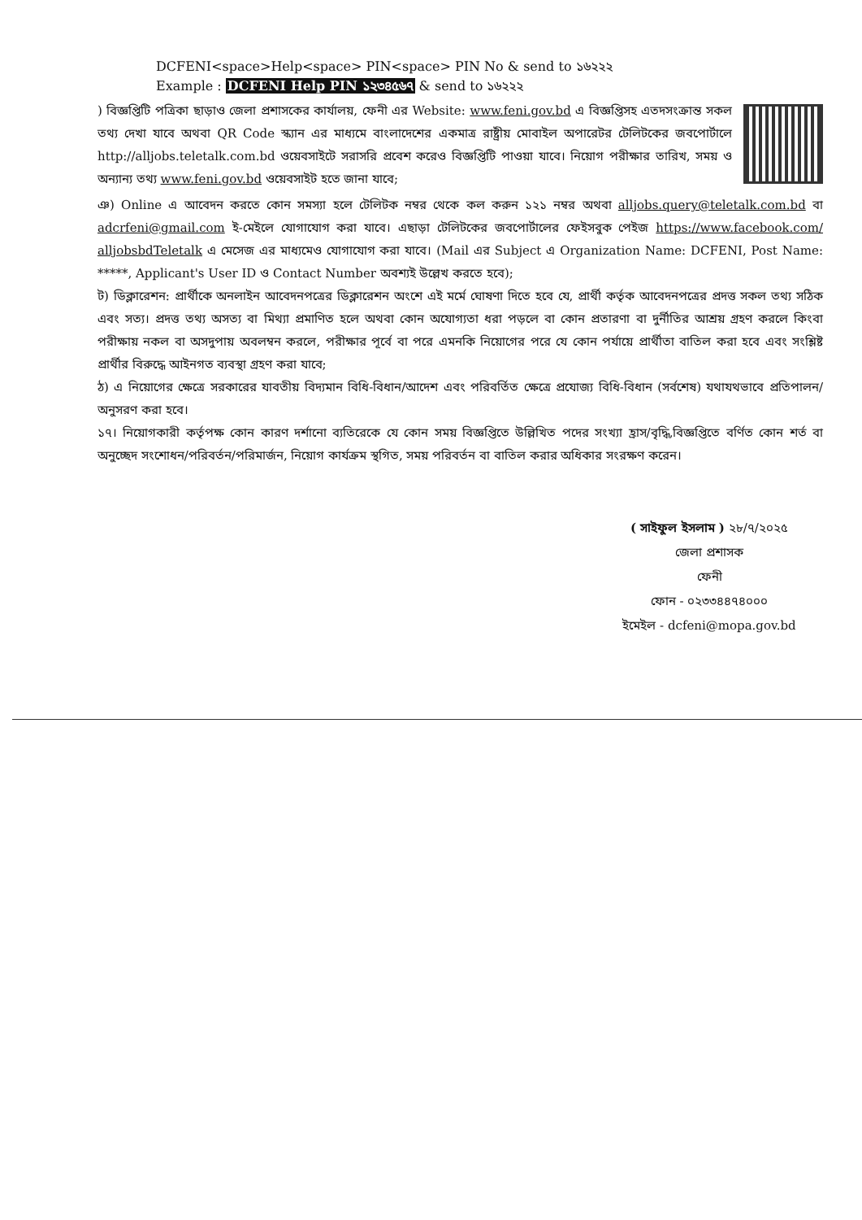DCFENI<space>Help<space> PIN<space> PIN No & send to ১৬২২২
Example : DCFENI Help PIN ১২৩৪৫৬৭ & send to ১৬২২২
) বিজ্ঞপ্তিটি পত্রিকা ছাড়াও জেলা প্রশাসকের কার্যালয়, ফেনী এর Website: www.feni.gov.bd এ বিজ্ঞপ্তিসহ এতদসংক্রান্ত সকল তথ্য দেখা যাবে অথবা QR Code স্ক্যান এর মাধ্যমে বাংলাদেশের একমাত্র রাষ্ট্রীয় মোবাইল অপারেটর টেলিটকের জবপোর্টালে http://alljobs.teletalk.com.bd ওয়েবসাইটে সরাসরি প্রবেশ করেও বিজ্ঞপ্তিটি পাওয়া যাবে। নিয়োগ পরীক্ষার তারিখ, সময় ও অন্যান্য তথ্য www.feni.gov.bd ওয়েবসাইট হতে জানা যাবে;
ঞ) Online এ আবেদন করতে কোন সমস্যা হলে টেলিটক নম্বর থেকে কল করুন ১২১ নম্বর অথবা alljobs.query@teletalk.com.bd বা adcrfeni@gmail.com ই-মেইলে যোগাযোগ করা যাবে। এছাড়া টেলিটকের জবপোর্টালের ফেইসবুক পেইজ https://www.facebook.com/ alljobsbdTeletalk এ মেসেজ এর মাধ্যমেও যোগাযোগ করা যাবে। (Mail এর Subject এ Organization Name: DCFENI, Post Name: *****, Applicant's User ID ও Contact Number অবশ্যই উল্লেখ করতে হবে);
ট) ডিক্লারেশন: প্রার্থীকে অনলাইন আবেদনপত্রের ডিক্লারেশন অংশে এই মর্মে ঘোষণা দিতে হবে যে, প্রার্থী কর্তৃক আবেদনপত্রের প্রদত্ত সকল তথ্য সঠিক এবং সত্য। প্রদত্ত তথ্য অসত্য বা মিথ্যা প্রমাণিত হলে অথবা কোন অযোগ্যতা ধরা পড়লে বা কোন প্রতারণা বা দুর্নীতির আশ্রয় গ্রহণ করলে কিংবা পরীক্ষায় নকল বা অসদুপায় অবলম্বন করলে, পরীক্ষার পূর্বে বা পরে এমনকি নিয়োগের পরে যে কোন পর্যায়ে প্রার্থীতা বাতিল করা হবে এবং সংশ্লিষ্ট প্রার্থীর বিরুদ্ধে আইনগত ব্যবস্থা গ্রহণ করা যাবে;
ঠ) এ নিয়োগের ক্ষেত্রে সরকারের যাবতীয় বিদ্যমান বিধি-বিধান/আদেশ এবং পরিবর্তিত ক্ষেত্রে প্রযোজ্য বিধি-বিধান (সর্বশেষ) যথাযথভাবে প্রতিপালন/অনুসরণ করা হবে।
১৭। নিয়োগকারী কর্তৃপক্ষ কোন কারণ দর্শানো ব্যতিরেকে যে কোন সময় বিজ্ঞপ্তিতে উল্লিখিত পদের সংখ্যা হ্রাস/বৃদ্ধি,বিজ্ঞপ্তিতে বর্ণিত কোন শর্ত বা অনুচ্ছেদ সংশোধন/পরিবর্তন/পরিমার্জন, নিয়োগ কার্যক্রম স্থগিত, সময় পরিবর্তন বা বাতিল করার অধিকার সংরক্ষণ করেন।
( সাইফুল ইসলাম ) ২৮/৭/২০২৫
জেলা প্রশাসক
ফেনী
ফোন - ০২৩৩৪৪৭৪০০০
ইমেইল - dcfeni@mopa.gov.bd